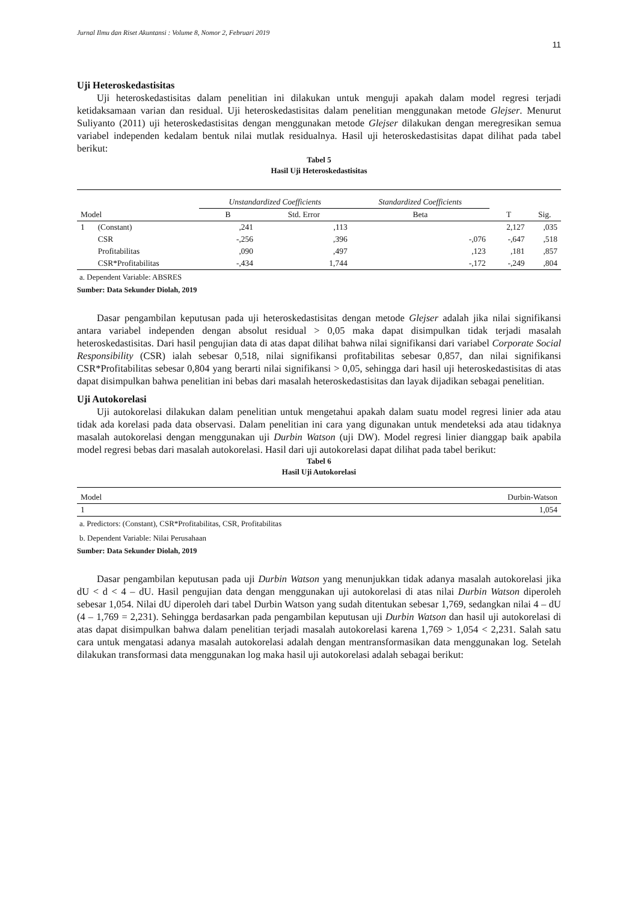Jurnal Ilmu dan Riset Akuntansi : Volume 8, Nomor 2, Februari 2019
11
Uji Heteroskedastisitas
Uji heteroskedastisitas dalam penelitian ini dilakukan untuk menguji apakah dalam model regresi terjadi ketidaksamaan varian dan residual. Uji heteroskedastisitas dalam penelitian menggunakan metode Glejser. Menurut Suliyanto (2011) uji heteroskedastisitas dengan menggunakan metode Glejser dilakukan dengan meregresikan semua variabel independen kedalam bentuk nilai mutlak residualnya. Hasil uji heteroskedastisitas dapat dilihat pada tabel berikut:
Tabel 5
Hasil Uji Heteroskedastisitas
| Model | | Unstandardized Coefficients | | Standardized Coefficients | T | Sig. |
| --- | --- | --- | --- | --- | --- | --- |
| | | B | Std. Error | Beta | | |
| 1 | (Constant) | ,241 | ,113 | | 2,127 | ,035 |
| | CSR | -,256 | ,396 | -,076 | -,647 | ,518 |
| | Profitabilitas | ,090 | ,497 | ,123 | ,181 | ,857 |
| | CSR*Profitabilitas | -,434 | 1,744 | -,172 | -,249 | ,804 |
a. Dependent Variable: ABSRES
Sumber: Data Sekunder Diolah, 2019
Dasar pengambilan keputusan pada uji heteroskedastisitas dengan metode Glejser adalah jika nilai signifikansi antara variabel independen dengan absolut residual > 0,05 maka dapat disimpulkan tidak terjadi masalah heteroskedastisitas. Dari hasil pengujian data di atas dapat dilihat bahwa nilai signifikansi dari variabel Corporate Social Responsibility (CSR) ialah sebesar 0,518, nilai signifikansi profitabilitas sebesar 0,857, dan nilai signifikansi CSR*Profitabilitas sebesar 0,804 yang berarti nilai signifikansi > 0,05, sehingga dari hasil uji heteroskedastisitas di atas dapat disimpulkan bahwa penelitian ini bebas dari masalah heteroskedastisitas dan layak dijadikan sebagai penelitian.
Uji Autokorelasi
Uji autokorelasi dilakukan dalam penelitian untuk mengetahui apakah dalam suatu model regresi linier ada atau tidak ada korelasi pada data observasi. Dalam penelitian ini cara yang digunakan untuk mendeteksi ada atau tidaknya masalah autokorelasi dengan menggunakan uji Durbin Watson (uji DW). Model regresi linier dianggap baik apabila model regresi bebas dari masalah autokorelasi. Hasil dari uji autokorelasi dapat dilihat pada tabel berikut:
Tabel 6
Hasil Uji Autokorelasi
| Model | Durbin-Watson |
| --- | --- |
| 1 | 1,054 |
a. Predictors: (Constant), CSR*Profitabilitas, CSR, Profitabilitas
b. Dependent Variable: Nilai Perusahaan
Sumber: Data Sekunder Diolah, 2019
Dasar pengambilan keputusan pada uji Durbin Watson yang menunjukkan tidak adanya masalah autokorelasi jika dU < d < 4 – dU. Hasil pengujian data dengan menggunakan uji autokorelasi di atas nilai Durbin Watson diperoleh sebesar 1,054. Nilai dU diperoleh dari tabel Durbin Watson yang sudah ditentukan sebesar 1,769, sedangkan nilai 4 – dU (4 – 1,769 = 2,231). Sehingga berdasarkan pada pengambilan keputusan uji Durbin Watson dan hasil uji autokorelasi di atas dapat disimpulkan bahwa dalam penelitian terjadi masalah autokorelasi karena 1,769 > 1,054 < 2,231. Salah satu cara untuk mengatasi adanya masalah autokorelasi adalah dengan mentransformasikan data menggunakan log. Setelah dilakukan transformasi data menggunakan log maka hasil uji autokorelasi adalah sebagai berikut: